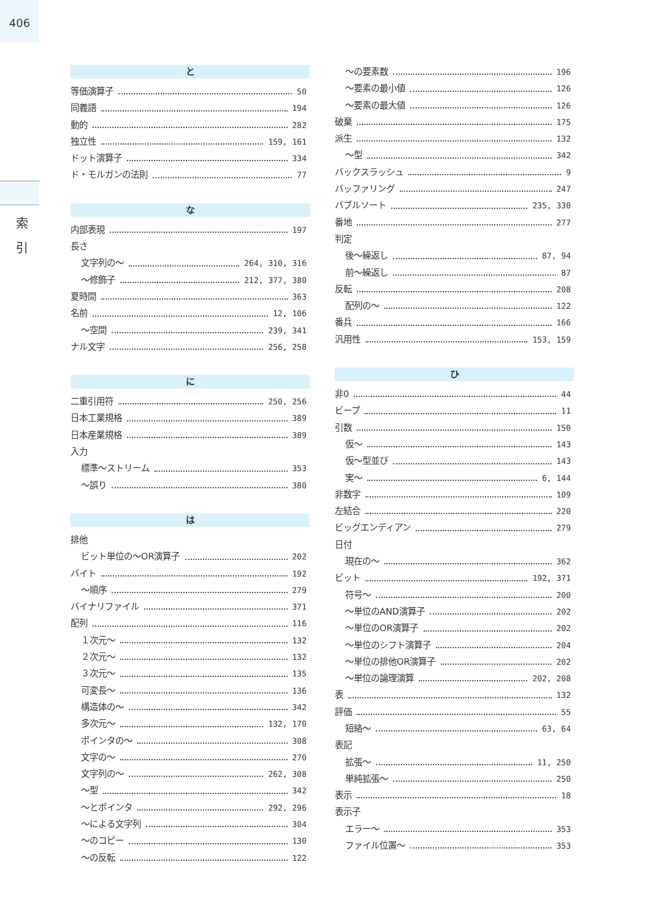406
索
引
と
等価演算子 50
同義語 194
動的 282
独立性 159, 161
ドット演算子 334
ド・モルガンの法則 77
な
内部表現 197
長さ
文字列の〜 264, 310, 316
〜修飾子 212, 377, 380
夏時間 363
名前 12, 106
〜空間 239, 341
ナル文字 256, 258
に
二重引用符 250, 256
日本工業規格 389
日本産業規格 389
入力
標準〜ストリーム 353
〜誤り 380
は
排他
ビット単位の〜OR演算子 202
バイト 192
〜順序 279
バイナリファイル 371
配列 116
１次元〜 132
２次元〜 132
３次元〜 135
可変長〜 136
構造体の〜 342
多次元〜 132, 170
ポインタの〜 308
文字の〜 270
文字列の〜 262, 308
〜型 342
〜とポインタ 292, 296
〜による文字列 304
〜のコピー 130
〜の反転 122
〜の要素数 196
〜要素の最小値 126
〜要素の最大値 126
破棄 175
派生 132
〜型 342
バックスラッシュ 9
バッファリング 247
バブルソート 235, 330
番地 277
判定
後〜繰返し 87, 94
前〜繰返し 87
反転 208
配列の〜 122
番兵 166
汎用性 153, 159
ひ
非0 44
ビープ 11
引数 150
仮〜 143
仮〜型並び 143
実〜 6, 144
非数字 109
左結合 220
ビッグエンディアン 279
日付
現在の〜 362
ビット 192, 371
符号〜 200
〜単位のAND演算子 202
〜単位のOR演算子 202
〜単位のシフト演算子 204
〜単位の排他OR演算子 202
〜単位の論理演算 202, 208
表 132
評価 55
短絡〜 63, 64
表記
拡張〜 11, 250
単純拡張〜 250
表示 18
表示子
エラー〜 353
ファイル位置〜 353